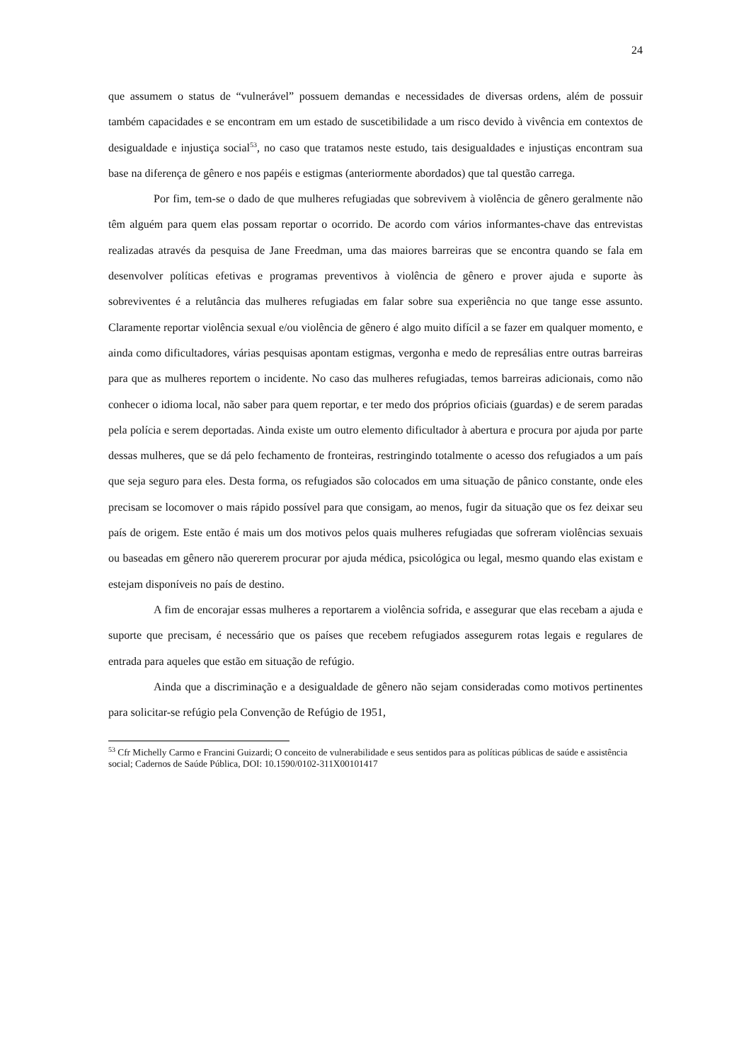24
que assumem o status de “vulnerável” possuem demandas e necessidades de diversas ordens, além de possuir também capacidades e se encontram em um estado de suscetibilidade a um risco devido à vivência em contextos de desigualdade e injustiça social<sup>53</sup>, no caso que tratamos neste estudo, tais desigualdades e injustiças encontram sua base na diferença de gênero e nos papéis e estigmas (anteriormente abordados) que tal questão carrega.
Por fim, tem-se o dado de que mulheres refugiadas que sobrevivem à violência de gênero geralmente não têm alguém para quem elas possam reportar o ocorrido. De acordo com vários informantes-chave das entrevistas realizadas através da pesquisa de Jane Freedman, uma das maiores barreiras que se encontra quando se fala em desenvolver políticas efetivas e programas preventivos à violência de gênero e prover ajuda e suporte às sobreviventes é a relutância das mulheres refugiadas em falar sobre sua experiência no que tange esse assunto. Claramente reportar violência sexual e/ou violência de gênero é algo muito difícil a se fazer em qualquer momento, e ainda como dificultadores, várias pesquisas apontam estigmas, vergonha e medo de represálias entre outras barreiras para que as mulheres reportem o incidente. No caso das mulheres refugiadas, temos barreiras adicionais, como não conhecer o idioma local, não saber para quem reportar, e ter medo dos próprios oficiais (guardas) e de serem paradas pela polícia e serem deportadas. Ainda existe um outro elemento dificultador à abertura e procura por ajuda por parte dessas mulheres, que se dá pelo fechamento de fronteiras, restringindo totalmente o acesso dos refugiados a um país que seja seguro para eles. Desta forma, os refugiados são colocados em uma situação de pânico constante, onde eles precisam se locomover o mais rápido possível para que consigam, ao menos, fugir da situação que os fez deixar seu país de origem. Este então é mais um dos motivos pelos quais mulheres refugiadas que sofreram violências sexuais ou baseadas em gênero não quererem procurar por ajuda médica, psicológica ou legal, mesmo quando elas existam e estejam disponíveis no país de destino.
A fim de encorajar essas mulheres a reportarem a violência sofrida, e assegurar que elas recebam a ajuda e suporte que precisam, é necessário que os países que recebem refugiados assegurem rotas legais e regulares de entrada para aqueles que estão em situação de refúgio.
Ainda que a discriminação e a desigualdade de gênero não sejam consideradas como motivos pertinentes para solicitar-se refúgio pela Convenção de Refúgio de 1951,
<sup>53</sup> Cfr Michelly Carmo e Francini Guizardi; O conceito de vulnerabilidade e seus sentidos para as políticas públicas de saúde e assistência social; Cadernos de Saúde Pública, DOI: 10.1590/0102-311X00101417